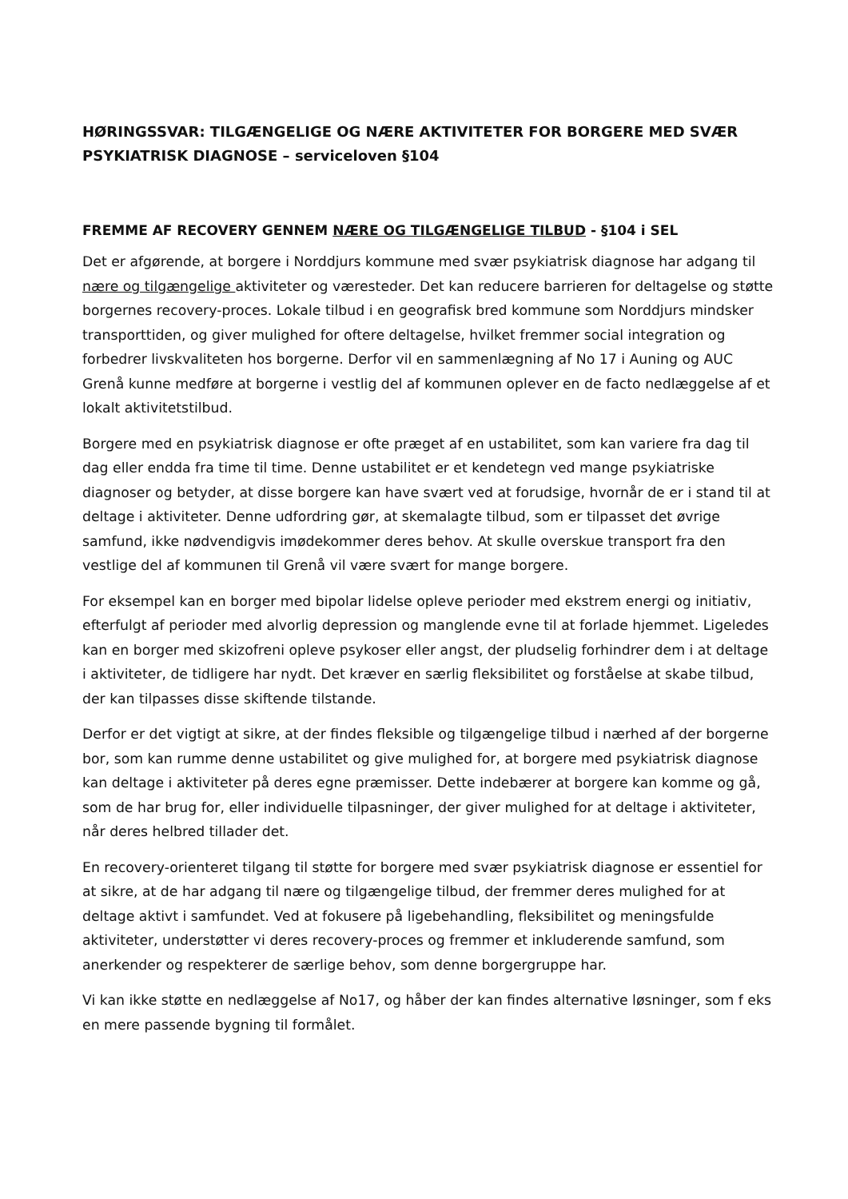HØRINGSSVAR: TILGÆNGELIGE OG NÆRE AKTIVITETER FOR BORGERE MED SVÆR PSYKIATRISK DIAGNOSE – serviceloven §104
FREMME AF RECOVERY GENNEM NÆRE OG TILGÆNGELIGE TILBUD - §104 i SEL
Det er afgørende, at borgere i Norddjurs kommune med svær psykiatrisk diagnose har adgang til nære og tilgængelige aktiviteter og væresteder. Det kan reducere barrieren for deltagelse og støtte borgernes recovery-proces. Lokale tilbud i en geografisk bred kommune som Norddjurs mindsker transporttiden, og giver mulighed for oftere deltagelse, hvilket fremmer social integration og forbedrer livskvaliteten hos borgerne. Derfor vil en sammenlægning af No 17 i Auning og AUC Grenå kunne medføre at borgerne i vestlig del af kommunen oplever en de facto nedlæggelse af et lokalt aktivitetstilbud.
Borgere med en psykiatrisk diagnose er ofte præget af en ustabilitet, som kan variere fra dag til dag eller endda fra time til time. Denne ustabilitet er et kendetegn ved mange psykiatriske diagnoser og betyder, at disse borgere kan have svært ved at forudsige, hvornår de er i stand til at deltage i aktiviteter. Denne udfordring gør, at skemalagte tilbud, som er tilpasset det øvrige samfund, ikke nødvendigvis imødekommer deres behov. At skulle overskue transport fra den vestlige del af kommunen til Grenå vil være svært for mange borgere.
For eksempel kan en borger med bipolar lidelse opleve perioder med ekstrem energi og initiativ, efterfulgt af perioder med alvorlig depression og manglende evne til at forlade hjemmet. Ligeledes kan en borger med skizofreni opleve psykoser eller angst, der pludselig forhindrer dem i at deltage i aktiviteter, de tidligere har nydt. Det kræver en særlig fleksibilitet og forståelse at skabe tilbud, der kan tilpasses disse skiftende tilstande.
Derfor er det vigtigt at sikre, at der findes fleksible og tilgængelige tilbud i nærhed af der borgerne bor, som kan rumme denne ustabilitet og give mulighed for, at borgere med psykiatrisk diagnose kan deltage i aktiviteter på deres egne præmisser. Dette indebærer at borgere kan komme og gå, som de har brug for, eller individuelle tilpasninger, der giver mulighed for at deltage i aktiviteter, når deres helbred tillader det.
En recovery-orienteret tilgang til støtte for borgere med svær psykiatrisk diagnose er essentiel for at sikre, at de har adgang til nære og tilgængelige tilbud, der fremmer deres mulighed for at deltage aktivt i samfundet. Ved at fokusere på ligebehandling, fleksibilitet og meningsfulde aktiviteter, understøtter vi deres recovery-proces og fremmer et inkluderende samfund, som anerkender og respekterer de særlige behov, som denne borgergruppe har.
Vi kan ikke støtte en nedlæggelse af No17, og håber der kan findes alternative løsninger, som f eks en mere passende bygning til formålet.